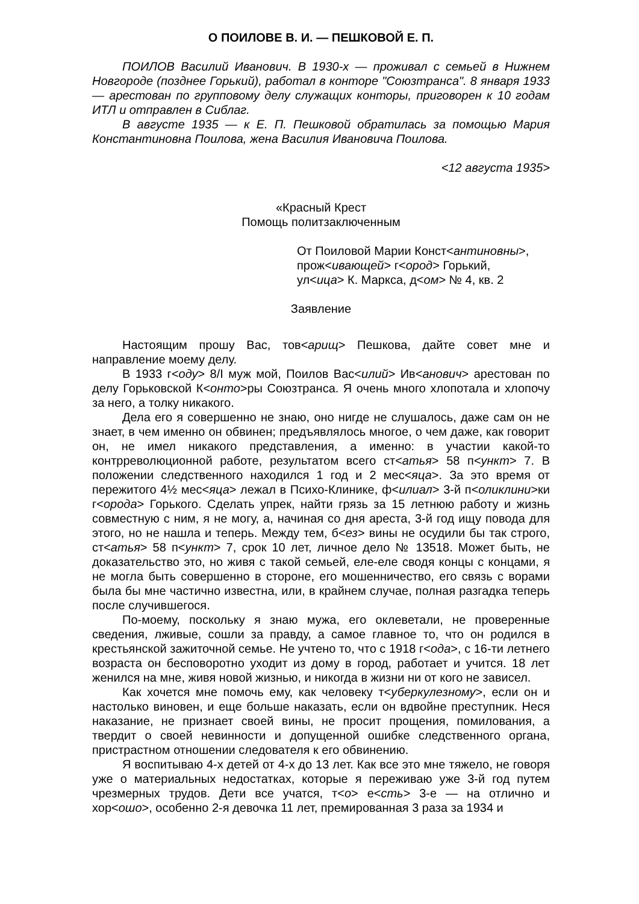О ПОИЛОВЕ В. И. — ПЕШКОВОЙ Е. П.
ПОИЛОВ Василий Иванович. В 1930-х — проживал с семьей в Нижнем Новгороде (позднее Горький), работал в конторе "Союзтранса". 8 января 1933 — арестован по групповому делу служащих конторы, приговорен к 10 годам ИТЛ и отправлен в Сиблаг.
В августе 1935 — к Е. П. Пешковой обратилась за помощью Мария Константиновна Поилова, жена Василия Ивановича Поилова.
<12 августа 1935>
«Красный Крест
Помощь политзаключенным
От Поиловой Марии Конст<антиновны>,
прож<ивающей> г<ород> Горький,
ул<ица> К. Маркса, д<ом> № 4, кв. 2
Заявление
Настоящим прошу Вас, тов<арищ> Пешкова, дайте совет мне и направление моему делу.
В 1933 г<оду> 8/I муж мой, Поилов Вас<илий> Ив<анович> арестован по делу Горьковской К<онто>ры Союзтранса. Я очень много хлопотала и хлопочу за него, а толку никакого.
Дела его я совершенно не знаю, оно нигде не слушалось, даже сам он не знает, в чем именно он обвинен; предъявлялось многое, о чем даже, как говорит он, не имел никакого представления, а именно: в участии какой-то контрреволюционной работе, результатом всего ст<атья> 58 п<ункт> 7. В положении следственного находился 1 год и 2 мес<яца>. За это время от пережитого 4½ мес<яца> лежал в Психо-Клинике, ф<илиал> 3-й п<оликлини>ки г<орода> Горького. Сделать упрек, найти грязь за 15 летнюю работу и жизнь совместную с ним, я не могу, а, начиная со дня ареста, 3-й год ищу повода для этого, но не нашла и теперь. Между тем, б<ез> вины не осудили бы так строго, ст<атья> 58 п<ункт> 7, срок 10 лет, личное дело № 13518. Может быть, не доказательство это, но живя с такой семьей, еле-еле сводя концы с концами, я не могла быть совершенно в стороне, его мошенничество, его связь с ворами была бы мне частично известна, или, в крайнем случае, полная разгадка теперь после случившегося.
По-моему, поскольку я знаю мужа, его оклеветали, не проверенные сведения, лживые, сошли за правду, а самое главное то, что он родился в крестьянской зажиточной семье. Не учтено то, что с 1918 г<ода>, с 16-ти летнего возраста он бесповоротно уходит из дому в город, работает и учится. 18 лет женился на мне, живя новой жизнью, и никогда в жизни ни от кого не зависел.
Как хочется мне помочь ему, как человеку т<уберкулезному>, если он и настолько виновен, и еще больше наказать, если он вдвойне преступник. Неся наказание, не признает своей вины, не просит прощения, помилования, а твердит о своей невинности и допущенной ошибке следственного органа, пристрастном отношении следователя к его обвинению.
Я воспитываю 4-х детей от 4-х до 13 лет. Как все это мне тяжело, не говоря уже о материальных недостатках, которые я переживаю уже 3-й год путем чрезмерных трудов. Дети все учатся, т<о> е<сть> 3-е — на отлично и хор<ошо>, особенно 2-я девочка 11 лет, премированная 3 раза за 1934 и